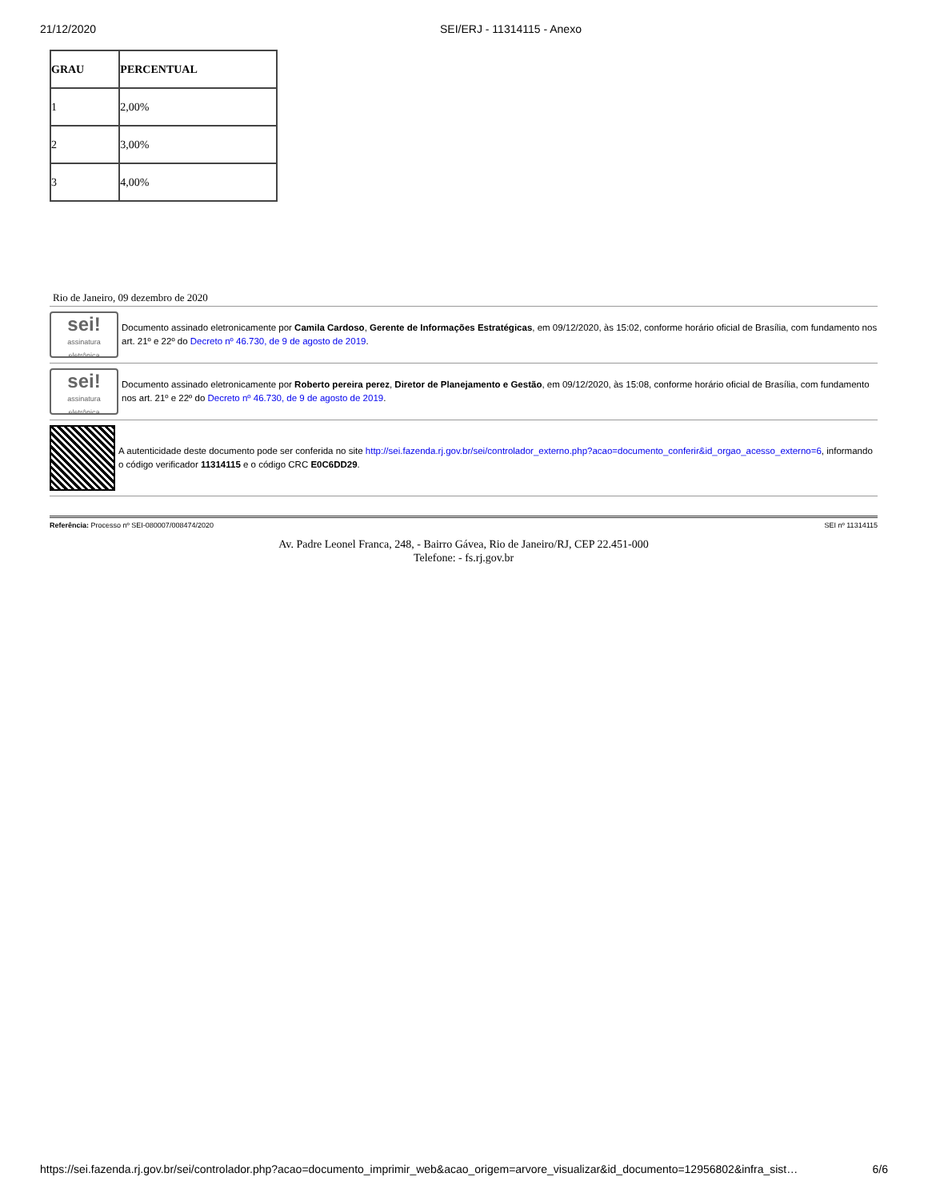21/12/2020 SEI/ERJ - 11314115 - Anexo
| GRAU | PERCENTUAL |
| --- | --- |
| 1 | 2,00% |
| 2 | 3,00% |
| 3 | 4,00% |
Rio de Janeiro, 09 dezembro de 2020
sei!
assinatura eletrônica
Documento assinado eletronicamente por Camila Cardoso, Gerente de Informações Estratégicas, em 09/12/2020, às 15:02, conforme horário oficial de Brasília, com fundamento nos art. 21º e 22º do Decreto nº 46.730, de 9 de agosto de 2019.
sei!
assinatura eletrônica
Documento assinado eletronicamente por Roberto pereira perez, Diretor de Planejamento e Gestão, em 09/12/2020, às 15:08, conforme horário oficial de Brasília, com fundamento nos art. 21º e 22º do Decreto nº 46.730, de 9 de agosto de 2019.
A autenticidade deste documento pode ser conferida no site http://sei.fazenda.rj.gov.br/sei/controlador_externo.php?acao=documento_conferir&id_orgao_acesso_externo=6, informando o código verificador 11314115 e o código CRC E0C6DD29.
Referência: Processo nº SEI-080007/008474/2020 SEI nº 11314115
Av. Padre Leonel Franca, 248, - Bairro Gávea, Rio de Janeiro/RJ, CEP 22.451-000
Telefone: - fs.rj.gov.br
https://sei.fazenda.rj.gov.br/sei/controlador.php?acao=documento_imprimir_web&acao_origem=arvore_visualizar&id_documento=12956802&infra_sist… 6/6